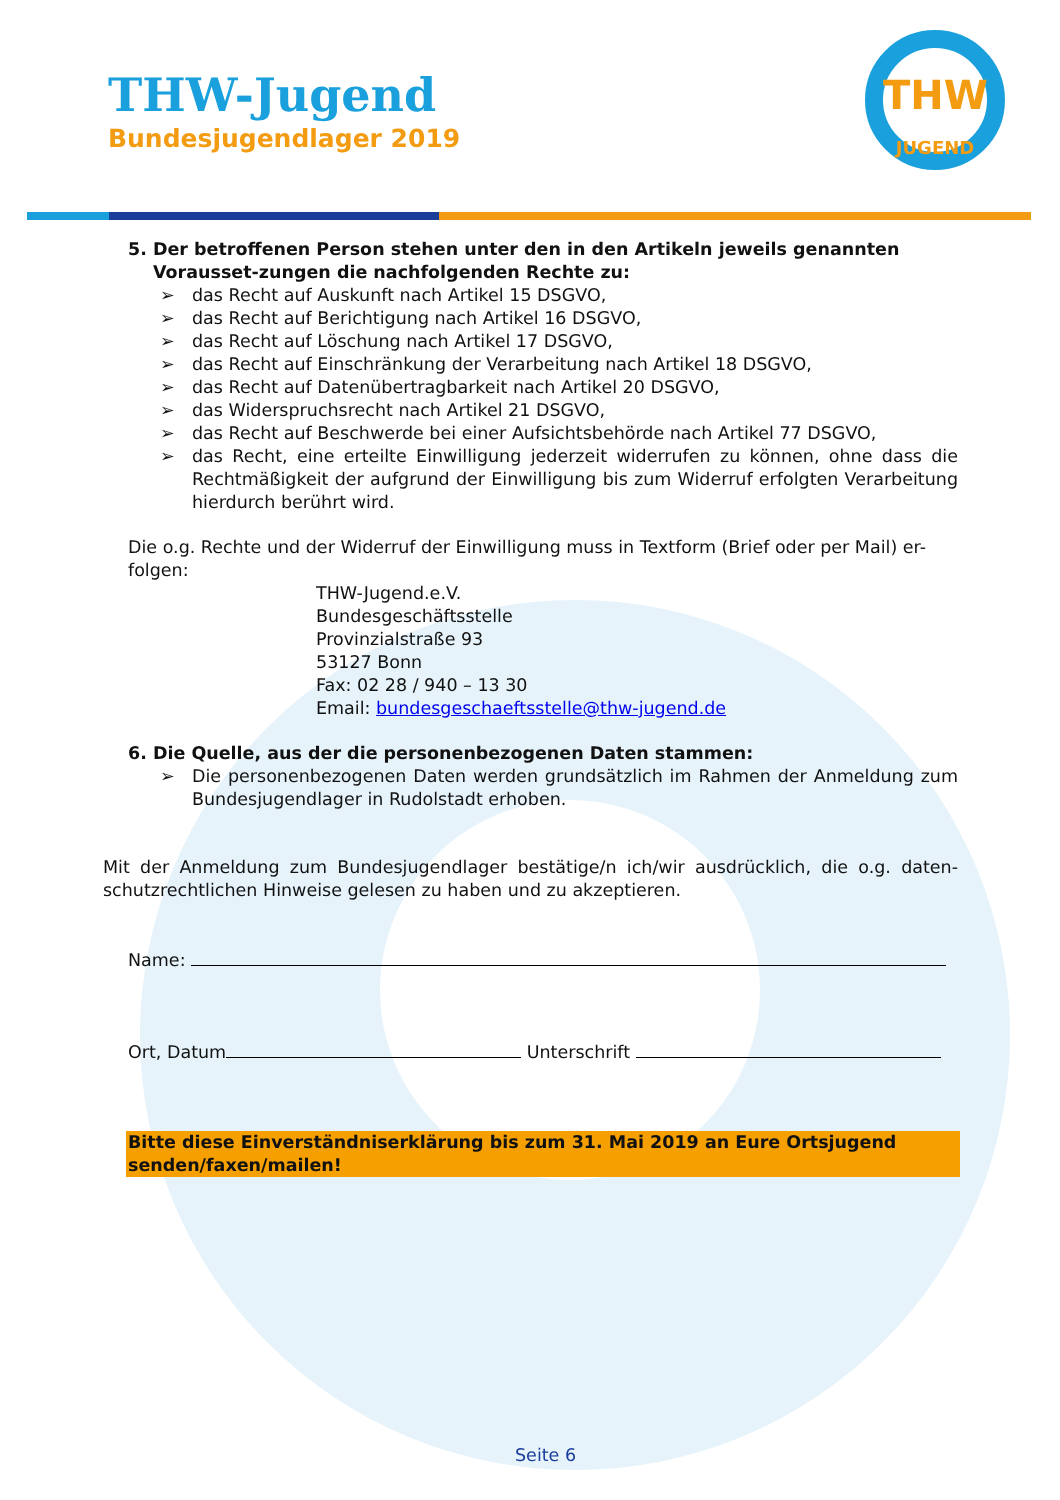THW-Jugend
Bundesjugendlager 2019
THW
JUGEND
5. Der betroffenen Person stehen unter den in den Artikeln jeweils genannten Vorausset-zungen die nachfolgenden Rechte zu:
➢ das Recht auf Auskunft nach Artikel 15 DSGVO,
➢ das Recht auf Berichtigung nach Artikel 16 DSGVO,
➢ das Recht auf Löschung nach Artikel 17 DSGVO,
➢ das Recht auf Einschränkung der Verarbeitung nach Artikel 18 DSGVO,
➢ das Recht auf Datenübertragbarkeit nach Artikel 20 DSGVO,
➢ das Widerspruchsrecht nach Artikel 21 DSGVO,
➢ das Recht auf Beschwerde bei einer Aufsichtsbehörde nach Artikel 77 DSGVO,
➢ das Recht, eine erteilte Einwilligung jederzeit widerrufen zu können, ohne dass die Rechtmäßigkeit der aufgrund der Einwilligung bis zum Widerruf erfolgten Verarbeitung hierdurch berührt wird.
Die o.g. Rechte und der Widerruf der Einwilligung muss in Textform (Brief oder per Mail) er-folgen:
THW-Jugend.e.V.
Bundesgeschäftsstelle
Provinzialstraße 93
53127 Bonn
Fax: 02 28 / 940 – 13 30
Email: bundesgeschaeftsstelle@thw-jugend.de
6. Die Quelle, aus der die personenbezogenen Daten stammen:
➢ Die personenbezogenen Daten werden grundsätzlich im Rahmen der Anmeldung zum Bundesjugendlager in Rudolstadt erhoben.
Mit der Anmeldung zum Bundesjugendlager bestätige/n ich/wir ausdrücklich, die o.g. daten-schutzrechtlichen Hinweise gelesen zu haben und zu akzeptieren.
Name:
Ort, Datum Unterschrift
Bitte diese Einverständniserklärung bis zum 31. Mai 2019 an Eure Ortsjugend senden/faxen/mailen!
Seite 6